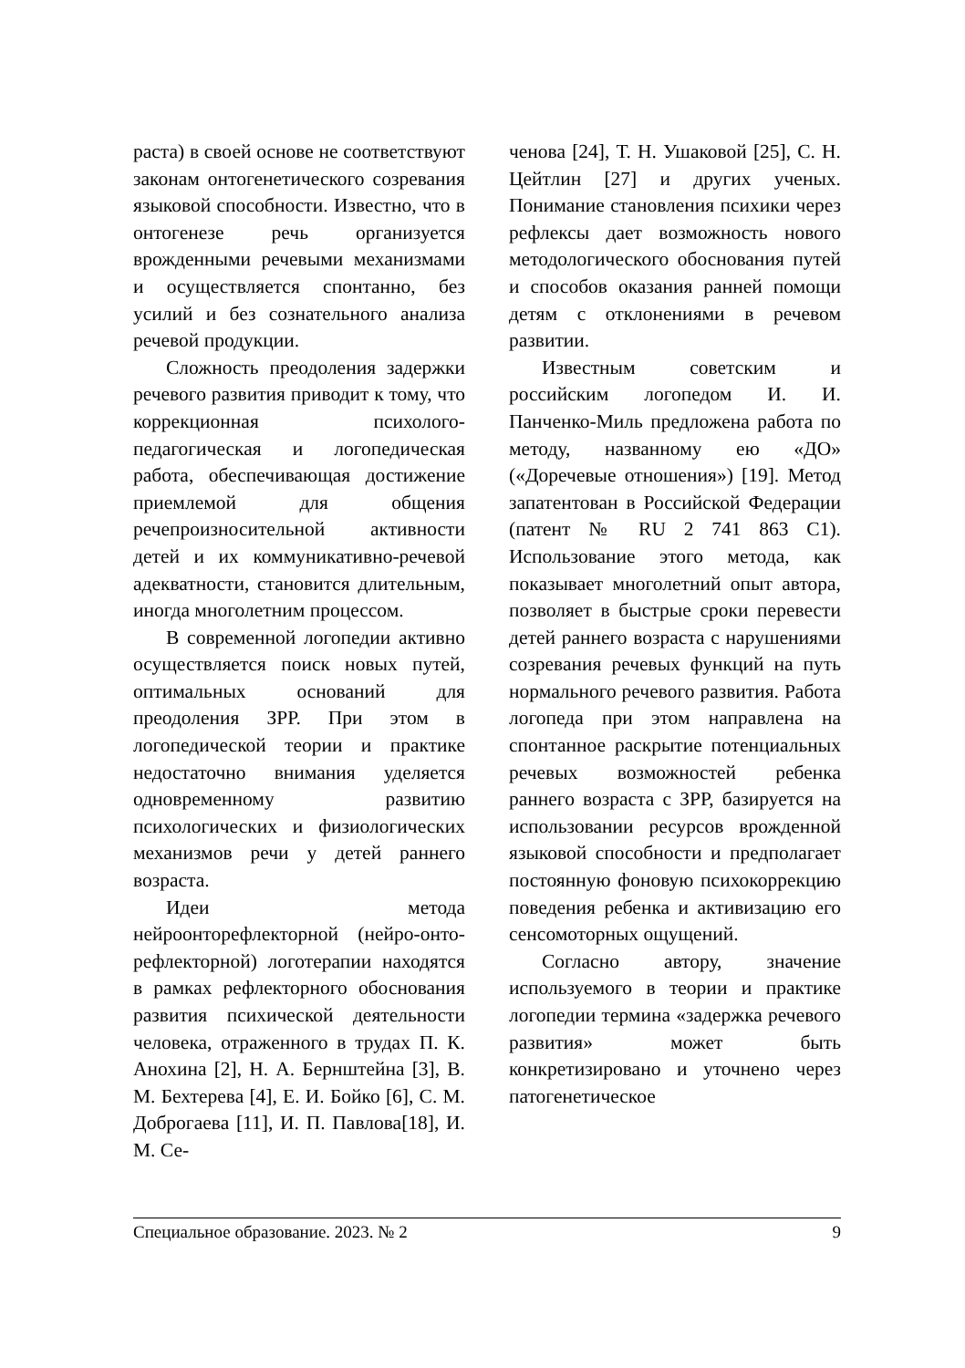раста) в своей основе не соответствуют законам онтогенетического созревания языковой способности. Известно, что в онтогенезе речь организуется врожденными речевыми механизмами и осуществляется спонтанно, без усилий и без сознательного анализа речевой продукции.
Сложность преодоления задержки речевого развития приводит к тому, что коррекционная психолого-педагогическая и логопедическая работа, обеспечивающая достижение приемлемой для общения речепроизносительной активности детей и их коммуникативно-речевой адекватности, становится длительным, иногда многолетним процессом.
В современной логопедии активно осуществляется поиск новых путей, оптимальных оснований для преодоления ЗРР. При этом в логопедической теории и практике недостаточно внимания уделяется одновременному развитию психологических и физиологических механизмов речи у детей раннего возраста.
Идеи метода нейроонторефлекторной (нейро-онто-рефлекторной) логотерапии находятся в рамках рефлекторного обоснования развития психической деятельности человека, отраженного в трудах П. К. Анохина [2], Н. А. Бернштейна [3], В. М. Бехтерева [4], Е. И. Бойко [6], С. М. Доброгаева [11], И. П. Павлова[18], И. М. Се-
ченова [24], Т. Н. Ушаковой [25], С. Н. Цейтлин [27] и других ученых. Понимание становления психики через рефлексы дает возможность нового методологического обоснования путей и способов оказания ранней помощи детям с отклонениями в речевом развитии.
Известным советским и российским логопедом И. И. Панченко-Миль предложена работа по методу, названному ею «ДО» («Доречевые отношения») [19]. Метод запатентован в Российской Федерации (патент № RU 2 741 863 C1). Использование этого метода, как показывает многолетний опыт автора, позволяет в быстрые сроки перевести детей раннего возраста с нарушениями созревания речевых функций на путь нормального речевого развития. Работа логопеда при этом направлена на спонтанное раскрытие потенциальных речевых возможностей ребенка раннего возраста с ЗРР, базируется на использовании ресурсов врожденной языковой способности и предполагает постоянную фоновую психокоррекцию поведения ребенка и активизацию его сенсомоторных ощущений.
Согласно автору, значение используемого в теории и практике логопедии термина «задержка речевого развития» может быть конкретизировано и уточнено через патогенетическое
Специальное образование. 2023. № 2 9